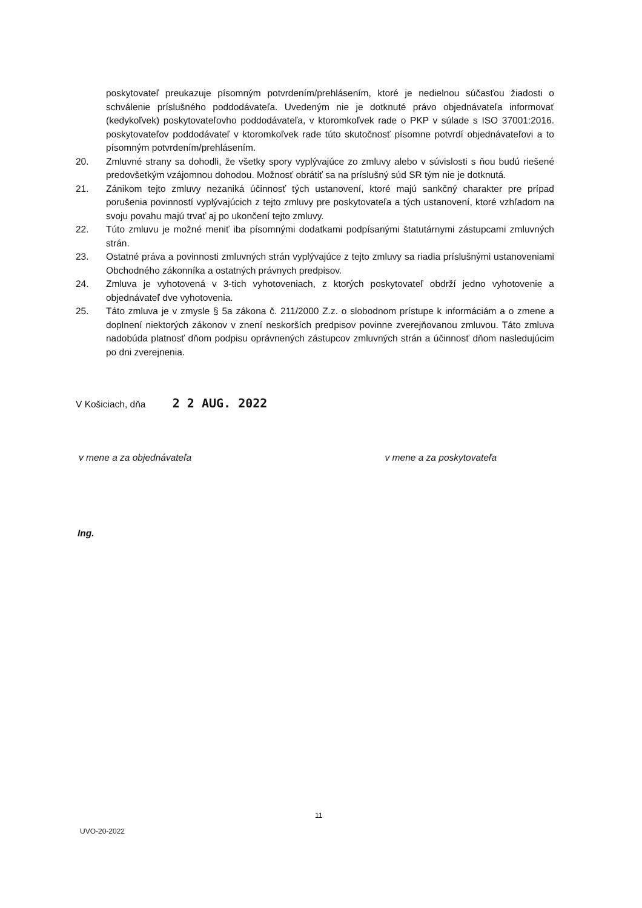poskytovateľ preukazuje písomným potvrdením/prehlásením, ktoré je nedielnou súčasťou žiadosti o schválenie príslušného poddodávateľa. Uvedeným nie je dotknuté právo objednávateľa informovať (kedykoľvek) poskytovateľovho poddodávateľa, v ktoromkoľvek rade o PKP v súlade s ISO 37001:2016. poskytovateľov poddodávateľ v ktoromkoľvek rade túto skutočnosť písomne potvrdí objednávateľovi a to písomným potvrdením/prehlásením.
20. Zmluvné strany sa dohodli, že všetky spory vyplývajúce zo zmluvy alebo v súvislosti s ňou budú riešené predovšetkým vzájomnou dohodou. Možnosť obrátiť sa na príslušný súd SR tým nie je dotknutá.
21. Zánikom tejto zmluvy nezaniká účinnosť tých ustanovení, ktoré majú sankčný charakter pre prípad porušenia povinností vyplývajúcich z tejto zmluvy pre poskytovateľa a tých ustanovení, ktoré vzhľadom na svoju povahu majú trvať aj po ukončení tejto zmluvy.
22. Túto zmluvu je možné meniť iba písomnými dodatkami podpísanými štatutárnymi zástupcami zmluvných strán.
23. Ostatné práva a povinnosti zmluvných strán vyplývajúce z tejto zmluvy sa riadia príslušnými ustanoveniami Obchodného zákonníka a ostatných právnych predpisov.
24. Zmluva je vyhotovená v 3-tich vyhotoveniach, z ktorých poskytovateľ obdrží jedno vyhotovenie a objednávateľ dve vyhotovenia.
25. Táto zmluva je v zmysle § 5a zákona č. 211/2000 Z.z. o slobodnom prístupe k informáciám a o zmene a doplnení niektorých zákonov v znení neskorších predpisov povinne zverejňovanou zmluvou. Táto zmluva nadobúda platnosť dňom podpisu oprávnených zástupcov zmluvných strán a účinnosť dňom nasledujúcim po dni zverejnenia.
V Košiciach, dňa 2 2 AUG. 2022
v mene a za objednávateľa v mene a za poskytovateľa
Ing.
11
UVO-20-2022